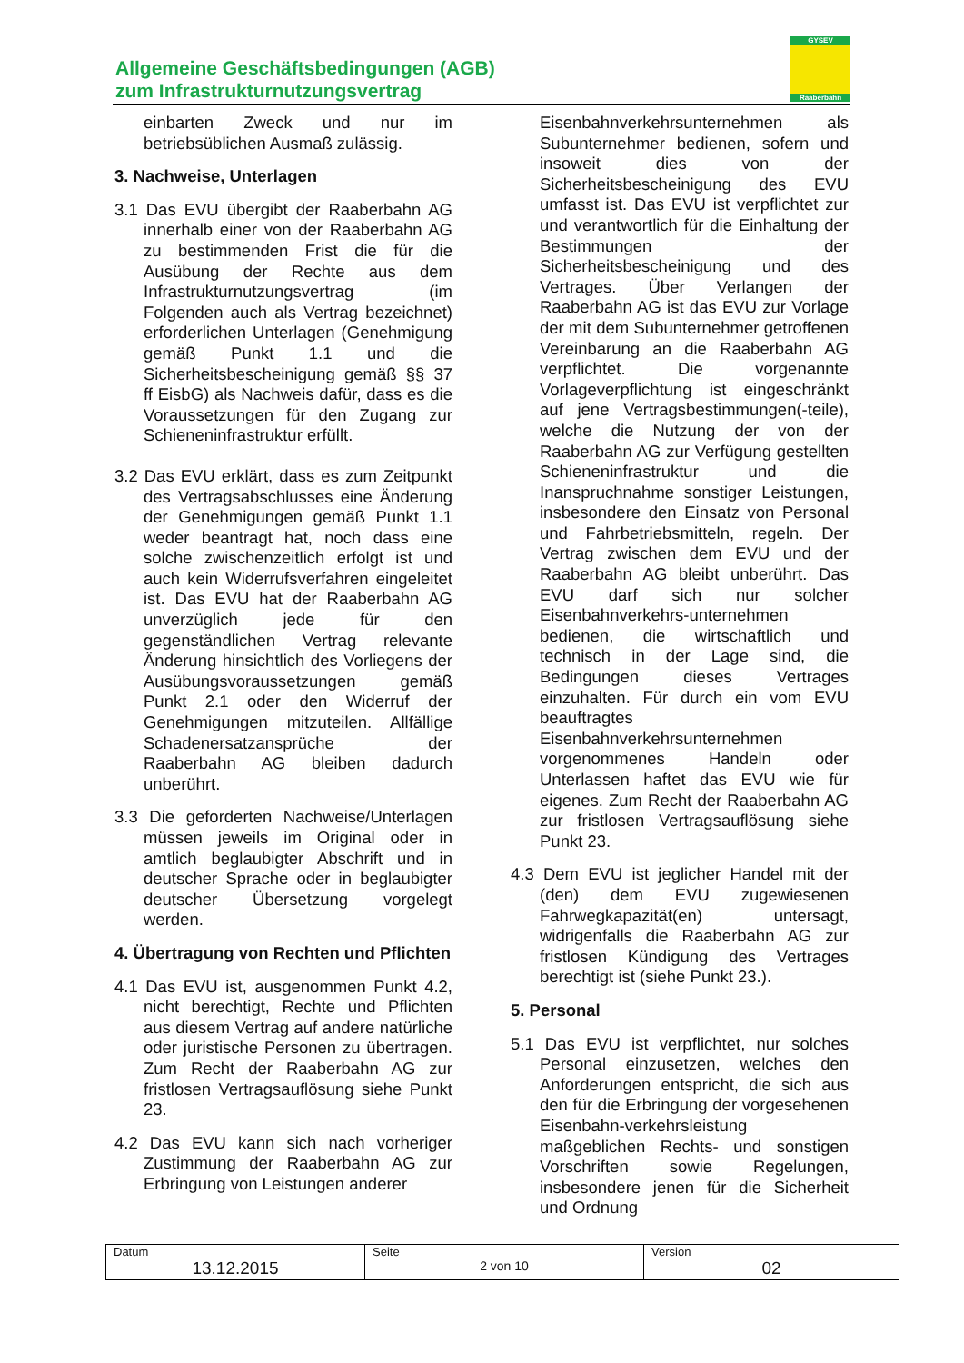Allgemeine Geschäftsbedingungen (AGB)
zum Infrastrukturnutzungsvertrag
GYSEV
Raaberbahn
einbarten Zweck und nur im betriebsüblichen Ausmaß zulässig.
3. Nachweise, Unterlagen
3.1 Das EVU übergibt der Raaberbahn AG innerhalb einer von der Raaberbahn AG zu bestimmenden Frist die für die Ausübung der Rechte aus dem Infrastrukturnutzungsvertrag (im Folgenden auch als Vertrag bezeichnet) erforderlichen Unterlagen (Genehmigung gemäß Punkt 1.1 und die Sicherheitsbescheinigung gemäß §§ 37 ff EisbG) als Nachweis dafür, dass es die Voraussetzungen für den Zugang zur Schieneninfrastruktur erfüllt.
3.2 Das EVU erklärt, dass es zum Zeitpunkt des Vertragsabschlusses eine Änderung der Genehmigungen gemäß Punkt 1.1 weder beantragt hat, noch dass eine solche zwischenzeitlich erfolgt ist und auch kein Widerrufsverfahren eingeleitet ist. Das EVU hat der Raaberbahn AG unverzüglich jede für den gegenständlichen Vertrag relevante Änderung hinsichtlich des Vorliegens der Ausübungsvoraussetzungen gemäß Punkt 2.1 oder den Widerruf der Genehmigungen mitzuteilen. Allfällige Schadenersatzansprüche der Raaberbahn AG bleiben dadurch unberührt.
3.3 Die geforderten Nachweise/Unterlagen müssen jeweils im Original oder in amtlich beglaubigter Abschrift und in deutscher Sprache oder in beglaubigter deutscher Übersetzung vorgelegt werden.
4. Übertragung von Rechten und Pflichten
4.1 Das EVU ist, ausgenommen Punkt 4.2, nicht berechtigt, Rechte und Pflichten aus diesem Vertrag auf andere natürliche oder juristische Personen zu übertragen. Zum Recht der Raaberbahn AG zur fristlosen Vertragsauflösung siehe Punkt 23.
4.2 Das EVU kann sich nach vorheriger Zustimmung der Raaberbahn AG zur Erbringung von Leistungen anderer
Eisenbahnverkehrsunternehmen als Subunternehmer bedienen, sofern und insoweit dies von der Sicherheitsbescheinigung des EVU umfasst ist. Das EVU ist verpflichtet zur und verantwortlich für die Einhaltung der Bestimmungen der Sicherheitsbescheinigung und des Vertrages. Über Verlangen der Raaberbahn AG ist das EVU zur Vorlage der mit dem Subunternehmer getroffenen Vereinbarung an die Raaberbahn AG verpflichtet. Die vorgenannte Vorlageverpflichtung ist eingeschränkt auf jene Vertragsbestimmungen(-teile), welche die Nutzung der von der Raaberbahn AG zur Verfügung gestellten Schieneninfrastruktur und die Inanspruchnahme sonstiger Leistungen, insbesondere den Einsatz von Personal und Fahrbetriebsmitteln, regeln. Der Vertrag zwischen dem EVU und der Raaberbahn AG bleibt unberührt. Das EVU darf sich nur solcher Eisenbahnverkehrs-unternehmen bedienen, die wirtschaftlich und technisch in der Lage sind, die Bedingungen dieses Vertrages einzuhalten. Für durch ein vom EVU beauftragtes Eisenbahnverkehrsunternehmen vorgenommenes Handeln oder Unterlassen haftet das EVU wie für eigenes. Zum Recht der Raaberbahn AG zur fristlosen Vertragsauflösung siehe Punkt 23.
4.3 Dem EVU ist jeglicher Handel mit der (den) dem EVU zugewiesenen Fahrwegkapazität(en) untersagt, widrigenfalls die Raaberbahn AG zur fristlosen Kündigung des Vertrages berechtigt ist (siehe Punkt 23.).
5. Personal
5.1 Das EVU ist verpflichtet, nur solches Personal einzusetzen, welches den Anforderungen entspricht, die sich aus den für die Erbringung der vorgesehenen Eisenbahn-verkehrsleistung maßgeblichen Rechts- und sonstigen Vorschriften sowie Regelungen, insbesondere jenen für die Sicherheit und Ordnung
| Datum 13.12.2015 | Seite 2 von 10 | Version 02 |